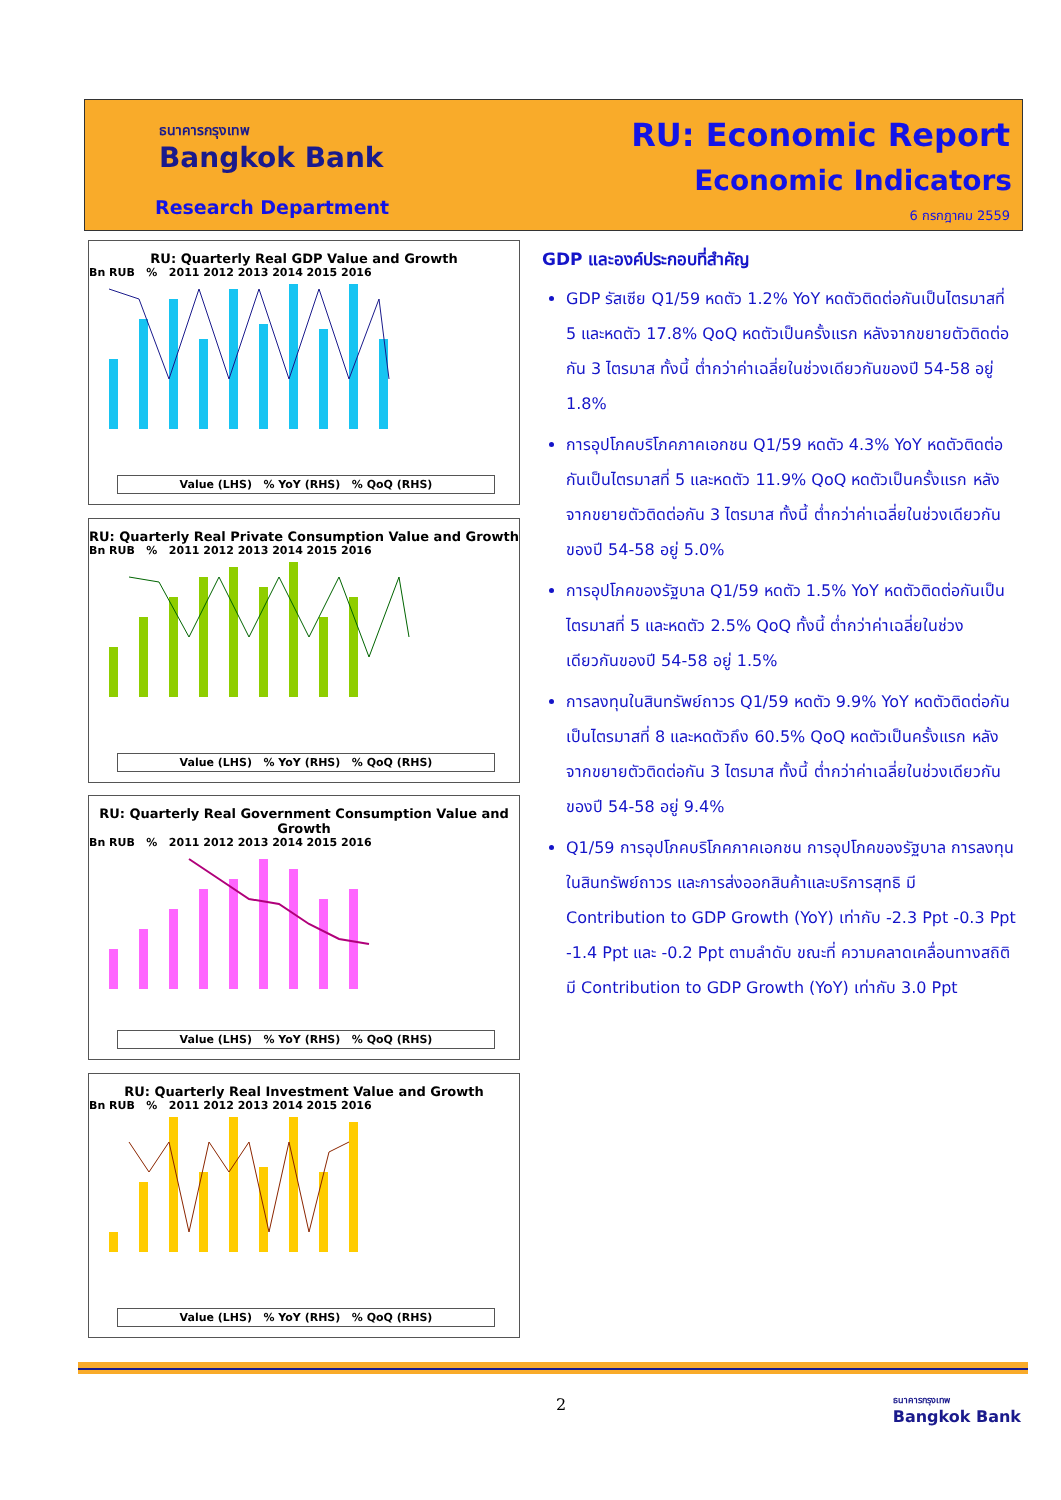ธนาคารกรุงเทพ
Bangkok Bank
Research Department
RU: Economic Report
Economic Indicators
6 กรกฎาคม 2559
RU: Quarterly Real GDP Value and Growth
Bn RUB % 2011 2012 2013 2014 2015 2016
Value (LHS) % YoY (RHS) % QoQ (RHS)
RU: Quarterly Real Private Consumption Value and Growth
Bn RUB % 2011 2012 2013 2014 2015 2016
Value (LHS) % YoY (RHS) % QoQ (RHS)
RU: Quarterly Real Government Consumption Value and Growth
Bn RUB % 2011 2012 2013 2014 2015 2016
Value (LHS) % YoY (RHS) % QoQ (RHS)
RU: Quarterly Real Investment Value and Growth
Bn RUB % 2011 2012 2013 2014 2015 2016
Value (LHS) % YoY (RHS) % QoQ (RHS)
GDP และองค์ประกอบที่สำคัญ
GDP รัสเซีย Q1/59 หดตัว 1.2% YoY หดตัวติดต่อกันเป็นไตรมาสที่ 5 และหดตัว 17.8% QoQ หดตัวเป็นครั้งแรก หลังจากขยายตัวติดต่อกัน 3 ไตรมาส ทั้งนี้ ต่ำกว่าค่าเฉลี่ยในช่วงเดียวกันของปี 54-58 อยู่ 1.8%
การอุปโภคบริโภคภาคเอกชน Q1/59 หดตัว 4.3% YoY หดตัวติดต่อกันเป็นไตรมาสที่ 5 และหดตัว 11.9% QoQ หดตัวเป็นครั้งแรก หลังจากขยายตัวติดต่อกัน 3 ไตรมาส ทั้งนี้ ต่ำกว่าค่าเฉลี่ยในช่วงเดียวกันของปี 54-58 อยู่ 5.0%
การอุปโภคของรัฐบาล Q1/59 หดตัว 1.5% YoY หดตัวติดต่อกันเป็นไตรมาสที่ 5 และหดตัว 2.5% QoQ ทั้งนี้ ต่ำกว่าค่าเฉลี่ยในช่วงเดียวกันของปี 54-58 อยู่ 1.5%
การลงทุนในสินทรัพย์ถาวร Q1/59 หดตัว 9.9% YoY หดตัวติดต่อกันเป็นไตรมาสที่ 8 และหดตัวถึง 60.5% QoQ หดตัวเป็นครั้งแรก หลังจากขยายตัวติดต่อกัน 3 ไตรมาส ทั้งนี้ ต่ำกว่าค่าเฉลี่ยในช่วงเดียวกันของปี 54-58 อยู่ 9.4%
Q1/59 การอุปโภคบริโภคภาคเอกชน การอุปโภคของรัฐบาล การลงทุนในสินทรัพย์ถาวร และการส่งออกสินค้าและบริการสุทธิ มี Contribution to GDP Growth (YoY) เท่ากับ -2.3 Ppt -0.3 Ppt -1.4 Ppt และ -0.2 Ppt ตามลำดับ ขณะที่ ความคลาดเคลื่อนทางสถิติ มี Contribution to GDP Growth (YoY) เท่ากับ 3.0 Ppt
2
ธนาคารกรุงเทพ
Bangkok Bank